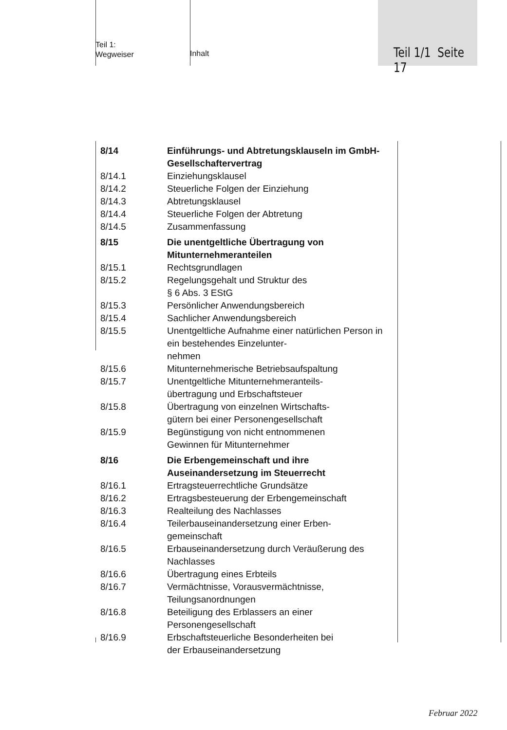Teil 1:
Wegweiser
Inhalt
Teil 1/1 Seite 17
8/14 Einführungs- und Abtretungsklauseln im GmbH-Gesellschaftervertrag
8/14.1 Einziehungsklausel
8/14.2 Steuerliche Folgen der Einziehung
8/14.3 Abtretungsklausel
8/14.4 Steuerliche Folgen der Abtretung
8/14.5 Zusammenfassung
8/15 Die unentgeltliche Übertragung von Mitunternehmeranteilen
8/15.1 Rechtsgrundlagen
8/15.2 Regelungsgehalt und Struktur des
§ 6 Abs. 3 EStG
8/15.3 Persönlicher Anwendungsbereich
8/15.4 Sachlicher Anwendungsbereich
8/15.5 Unentgeltliche Aufnahme einer natürlichen Person in ein bestehendes Einzelunter-
nehmen
8/15.6 Mitunternehmerische Betriebsaufspaltung
8/15.7 Unentgeltliche Mitunternehmeranteils-
übertragung und Erbschaftsteuer
8/15.8 Übertragung von einzelnen Wirtschafts-
gütern bei einer Personengesellschaft
8/15.9 Begünstigung von nicht entnommenen
Gewinnen für Mitunternehmer
8/16 Die Erbengemeinschaft und ihre Auseinandersetzung im Steuerrecht
8/16.1 Ertragsteuerrechtliche Grundsätze
8/16.2 Ertragsbesteuerung der Erbengemeinschaft
8/16.3 Realteilung des Nachlasses
8/16.4 Teilerbauseinandersetzung einer Erben-
gemeinschaft
8/16.5 Erbauseinandersetzung durch Veräußerung des Nachlasses
8/16.6 Übertragung eines Erbteils
8/16.7 Vermächtnisse, Vorausvermächtnisse,
Teilungsanordnungen
8/16.8 Beteiligung des Erblassers an einer
Personengesellschaft
8/16.9 Erbschaftsteuerliche Besonderheiten bei
der Erbauseinandersetzung
Februar 2022